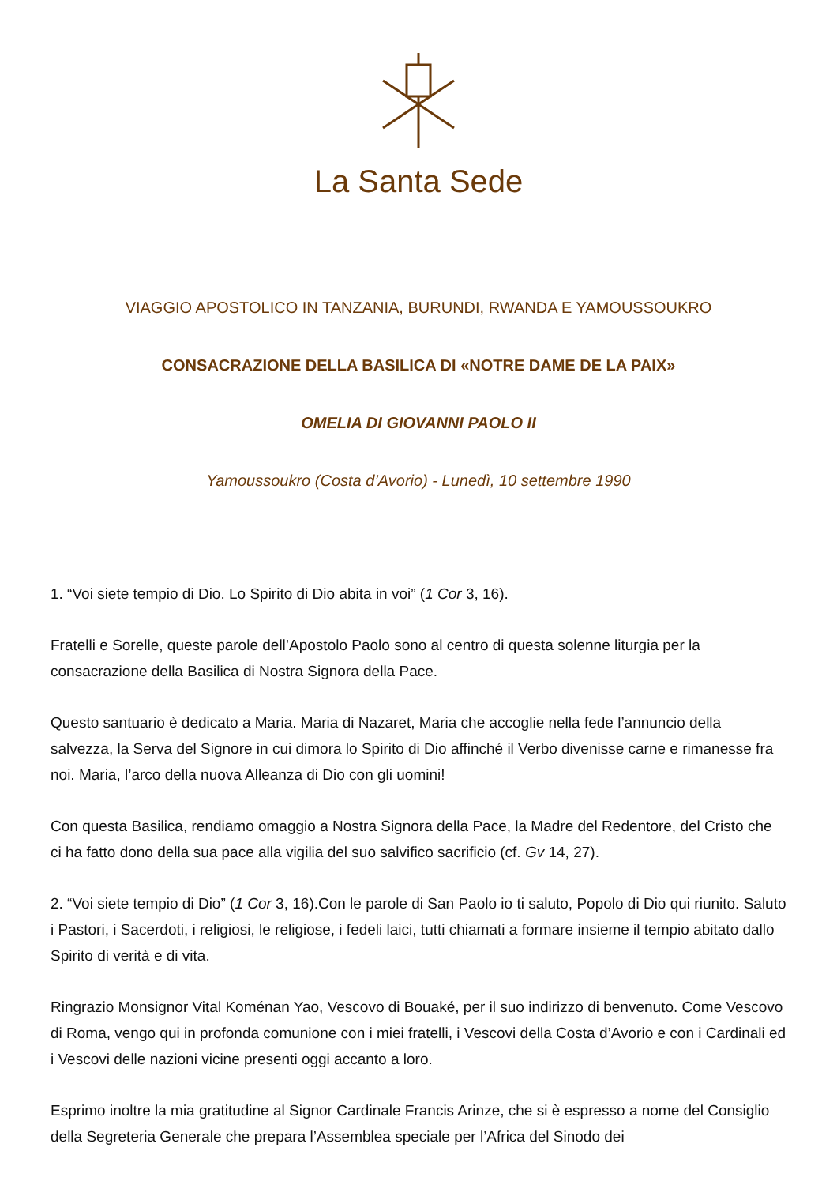La Santa Sede
VIAGGIO APOSTOLICO IN TANZANIA, BURUNDI, RWANDA E YAMOUSSOUKRO
CONSACRAZIONE DELLA BASILICA DI «NOTRE DAME DE LA PAIX»
OMELIA DI GIOVANNI PAOLO II
Yamoussoukro (Costa d’Avorio) - Lunedì, 10 settembre 1990
1. “Voi siete tempio di Dio. Lo Spirito di Dio abita in voi” (1 Cor 3, 16).
Fratelli e Sorelle, queste parole dell’Apostolo Paolo sono al centro di questa solenne liturgia per la consacrazione della Basilica di Nostra Signora della Pace.
Questo santuario è dedicato a Maria. Maria di Nazaret, Maria che accoglie nella fede l’annuncio della salvezza, la Serva del Signore in cui dimora lo Spirito di Dio affinché il Verbo divenisse carne e rimanesse fra noi. Maria, l’arco della nuova Alleanza di Dio con gli uomini!
Con questa Basilica, rendiamo omaggio a Nostra Signora della Pace, la Madre del Redentore, del Cristo che ci ha fatto dono della sua pace alla vigilia del suo salvifico sacrificio (cf. Gv 14, 27).
2. “Voi siete tempio di Dio” (1 Cor 3, 16).Con le parole di San Paolo io ti saluto, Popolo di Dio qui riunito. Saluto i Pastori, i Sacerdoti, i religiosi, le religiose, i fedeli laici, tutti chiamati a formare insieme il tempio abitato dallo Spirito di verità e di vita.
Ringrazio Monsignor Vital Koménan Yao, Vescovo di Bouaké, per il suo indirizzo di benvenuto. Come Vescovo di Roma, vengo qui in profonda comunione con i miei fratelli, i Vescovi della Costa d’Avorio e con i Cardinali ed i Vescovi delle nazioni vicine presenti oggi accanto a loro.
Esprimo inoltre la mia gratitudine al Signor Cardinale Francis Arinze, che si è espresso a nome del Consiglio della Segreteria Generale che prepara l’Assemblea speciale per l’Africa del Sinodo dei